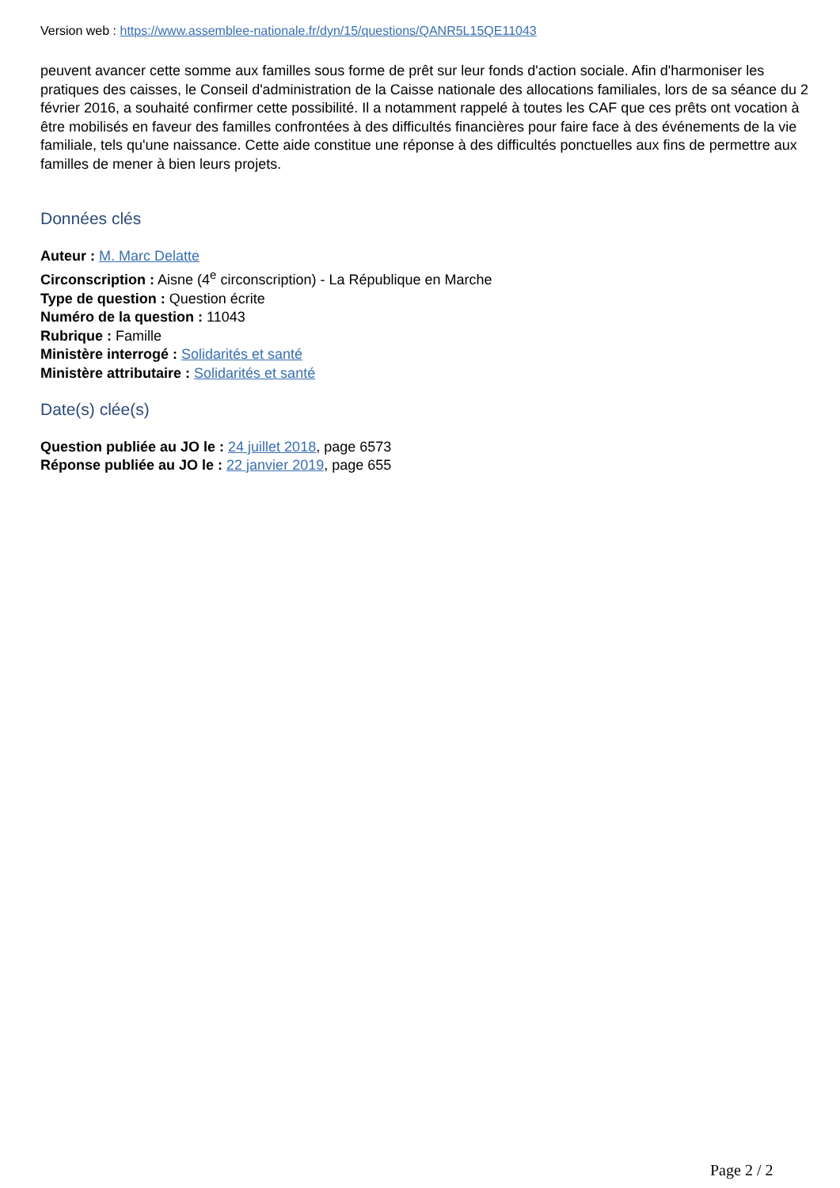Version web : https://www.assemblee-nationale.fr/dyn/15/questions/QANR5L15QE11043
peuvent avancer cette somme aux familles sous forme de prêt sur leur fonds d'action sociale. Afin d'harmoniser les pratiques des caisses, le Conseil d'administration de la Caisse nationale des allocations familiales, lors de sa séance du 2 février 2016, a souhaité confirmer cette possibilité. Il a notamment rappelé à toutes les CAF que ces prêts ont vocation à être mobilisés en faveur des familles confrontées à des difficultés financières pour faire face à des événements de la vie familiale, tels qu'une naissance. Cette aide constitue une réponse à des difficultés ponctuelles aux fins de permettre aux familles de mener à bien leurs projets.
Données clés
Auteur : M. Marc Delatte
Circonscription : Aisne (4<sup>e</sup> circonscription) - La République en Marche
Type de question : Question écrite
Numéro de la question : 11043
Rubrique : Famille
Ministère interrogé : Solidarités et santé
Ministère attributaire : Solidarités et santé
Date(s) clée(s)
Question publiée au JO le : 24 juillet 2018, page 6573
Réponse publiée au JO le : 22 janvier 2019, page 655
Page 2 / 2